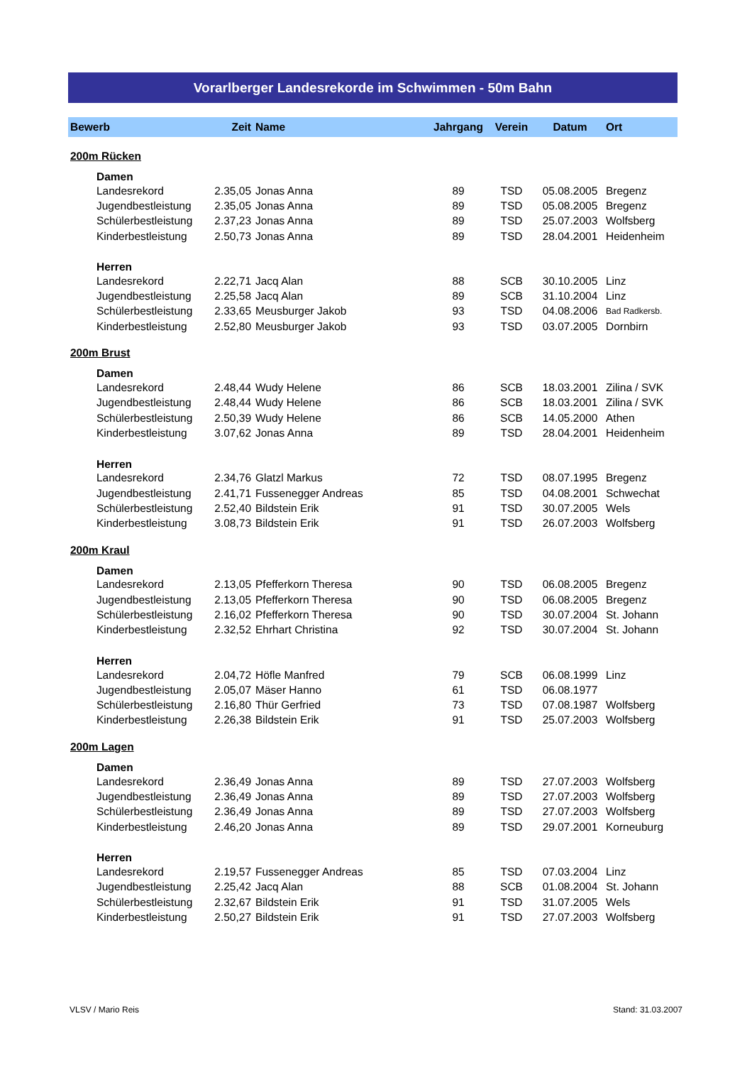Vorarlberger Landesrekorde im Schwimmen - 50m Bahn
| Bewerb | | Zeit | Name | Jahrgang | Verein | Datum | Ort |
| --- | --- | --- | --- | --- | --- | --- | --- |
| 200m Rücken | | | | | | | |
| | Damen | | | | | | |
| | Landesrekord | 2.35,05 | Jonas Anna | 89 | TSD | 05.08.2005 | Bregenz |
| | Jugendbestleistung | 2.35,05 | Jonas Anna | 89 | TSD | 05.08.2005 | Bregenz |
| | Schülerbestleistung | 2.37,23 | Jonas Anna | 89 | TSD | 25.07.2003 | Wolfsberg |
| | Kinderbestleistung | 2.50,73 | Jonas Anna | 89 | TSD | 28.04.2001 | Heidenheim |
| | Herren | | | | | | |
| | Landesrekord | 2.22,71 | Jacq Alan | 88 | SCB | 30.10.2005 | Linz |
| | Jugendbestleistung | 2.25,58 | Jacq Alan | 89 | SCB | 31.10.2004 | Linz |
| | Schülerbestleistung | 2.33,65 | Meusburger Jakob | 93 | TSD | 04.08.2006 | Bad Radkersb. |
| | Kinderbestleistung | 2.52,80 | Meusburger Jakob | 93 | TSD | 03.07.2005 | Dornbirn |
| 200m Brust | | | | | | | |
| | Damen | | | | | | |
| | Landesrekord | 2.48,44 | Wudy Helene | 86 | SCB | 18.03.2001 | Zilina / SVK |
| | Jugendbestleistung | 2.48,44 | Wudy Helene | 86 | SCB | 18.03.2001 | Zilina / SVK |
| | Schülerbestleistung | 2.50,39 | Wudy Helene | 86 | SCB | 14.05.2000 | Athen |
| | Kinderbestleistung | 3.07,62 | Jonas Anna | 89 | TSD | 28.04.2001 | Heidenheim |
| | Herren | | | | | | |
| | Landesrekord | 2.34,76 | Glatzl Markus | 72 | TSD | 08.07.1995 | Bregenz |
| | Jugendbestleistung | 2.41,71 | Fussenegger Andreas | 85 | TSD | 04.08.2001 | Schwechat |
| | Schülerbestleistung | 2.52,40 | Bildstein Erik | 91 | TSD | 30.07.2005 | Wels |
| | Kinderbestleistung | 3.08,73 | Bildstein Erik | 91 | TSD | 26.07.2003 | Wolfsberg |
| 200m Kraul | | | | | | | |
| | Damen | | | | | | |
| | Landesrekord | 2.13,05 | Pfefferkorn Theresa | 90 | TSD | 06.08.2005 | Bregenz |
| | Jugendbestleistung | 2.13,05 | Pfefferkorn Theresa | 90 | TSD | 06.08.2005 | Bregenz |
| | Schülerbestleistung | 2.16,02 | Pfefferkorn Theresa | 90 | TSD | 30.07.2004 | St. Johann |
| | Kinderbestleistung | 2.32,52 | Ehrhart Christina | 92 | TSD | 30.07.2004 | St. Johann |
| | Herren | | | | | | |
| | Landesrekord | 2.04,72 | Höfle Manfred | 79 | SCB | 06.08.1999 | Linz |
| | Jugendbestleistung | 2.05,07 | Mäser Hanno | 61 | TSD | 06.08.1977 | |
| | Schülerbestleistung | 2.16,80 | Thür Gerfried | 73 | TSD | 07.08.1987 | Wolfsberg |
| | Kinderbestleistung | 2.26,38 | Bildstein Erik | 91 | TSD | 25.07.2003 | Wolfsberg |
| 200m Lagen | | | | | | | |
| | Damen | | | | | | |
| | Landesrekord | 2.36,49 | Jonas Anna | 89 | TSD | 27.07.2003 | Wolfsberg |
| | Jugendbestleistung | 2.36,49 | Jonas Anna | 89 | TSD | 27.07.2003 | Wolfsberg |
| | Schülerbestleistung | 2.36,49 | Jonas Anna | 89 | TSD | 27.07.2003 | Wolfsberg |
| | Kinderbestleistung | 2.46,20 | Jonas Anna | 89 | TSD | 29.07.2001 | Korneuburg |
| | Herren | | | | | | |
| | Landesrekord | 2.19,57 | Fussenegger Andreas | 85 | TSD | 07.03.2004 | Linz |
| | Jugendbestleistung | 2.25,42 | Jacq Alan | 88 | SCB | 01.08.2004 | St. Johann |
| | Schülerbestleistung | 2.32,67 | Bildstein Erik | 91 | TSD | 31.07.2005 | Wels |
| | Kinderbestleistung | 2.50,27 | Bildstein Erik | 91 | TSD | 27.07.2003 | Wolfsberg |
VLSV / Mario Reis Stand: 31.03.2007